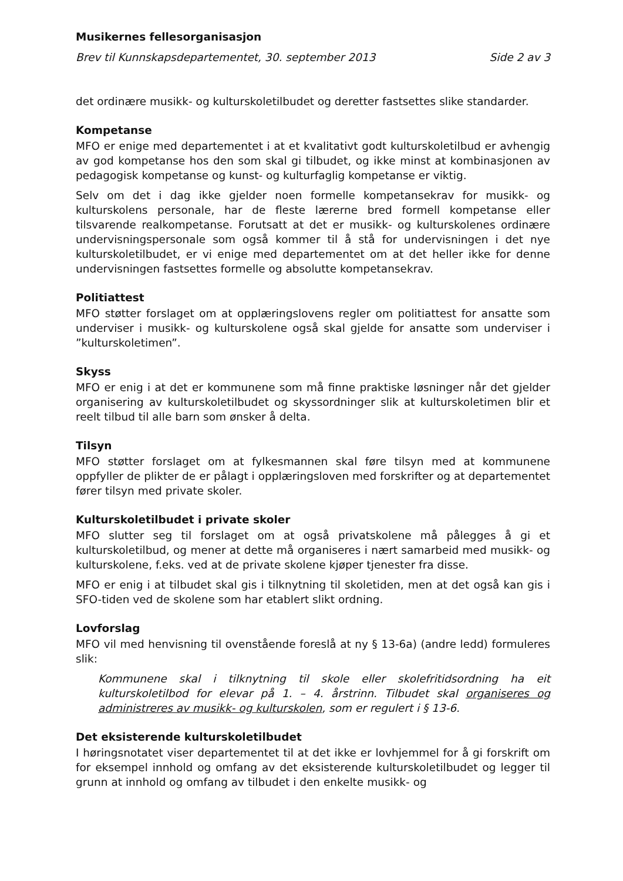Musikernes fellesorganisasjon
Brev til Kunnskapsdepartementet, 30. september 2013 Side 2 av 3
det ordinære musikk- og kulturskoletilbudet og deretter fastsettes slike standarder.
Kompetanse
MFO er enige med departementet i at et kvalitativt godt kulturskoletilbud er avhengig av god kompetanse hos den som skal gi tilbudet, og ikke minst at kombinasjonen av pedagogisk kompetanse og kunst- og kulturfaglig kompetanse er viktig.
Selv om det i dag ikke gjelder noen formelle kompetansekrav for musikk- og kulturskolens personale, har de fleste lærerne bred formell kompetanse eller tilsvarende realkompetanse. Forutsatt at det er musikk- og kulturskolenes ordinære undervisningspersonale som også kommer til å stå for undervisningen i det nye kulturskoletilbudet, er vi enige med departementet om at det heller ikke for denne undervisningen fastsettes formelle og absolutte kompetansekrav.
Politiattest
MFO støtter forslaget om at opplæringslovens regler om politiattest for ansatte som underviser i musikk- og kulturskolene også skal gjelde for ansatte som underviser i ”kulturskoletimen”.
Skyss
MFO er enig i at det er kommunene som må finne praktiske løsninger når det gjelder organisering av kulturskoletilbudet og skyssordninger slik at kulturskoletimen blir et reelt tilbud til alle barn som ønsker å delta.
Tilsyn
MFO støtter forslaget om at fylkesmannen skal føre tilsyn med at kommunene oppfyller de plikter de er pålagt i opplæringsloven med forskrifter og at departementet fører tilsyn med private skoler.
Kulturskoletilbudet i private skoler
MFO slutter seg til forslaget om at også privatskolene må pålegges å gi et kulturskoletilbud, og mener at dette må organiseres i nært samarbeid med musikk- og kulturskolene, f.eks. ved at de private skolene kjøper tjenester fra disse.
MFO er enig i at tilbudet skal gis i tilknytning til skoletiden, men at det også kan gis i SFO-tiden ved de skolene som har etablert slikt ordning.
Lovforslag
MFO vil med henvisning til ovenstående foreslå at ny § 13-6a) (andre ledd) formuleres slik:
Kommunene skal i tilknytning til skole eller skolefritidsordning ha eit kulturskoletilbod for elevar på 1. – 4. årstrinn. Tilbudet skal organiseres og administreres av musikk- og kulturskolen, som er regulert i § 13-6.
Det eksisterende kulturskoletilbudet
I høringsnotatet viser departementet til at det ikke er lovhjemmel for å gi forskrift om for eksempel innhold og omfang av det eksisterende kulturskoletilbudet og legger til grunn at innhold og omfang av tilbudet i den enkelte musikk- og